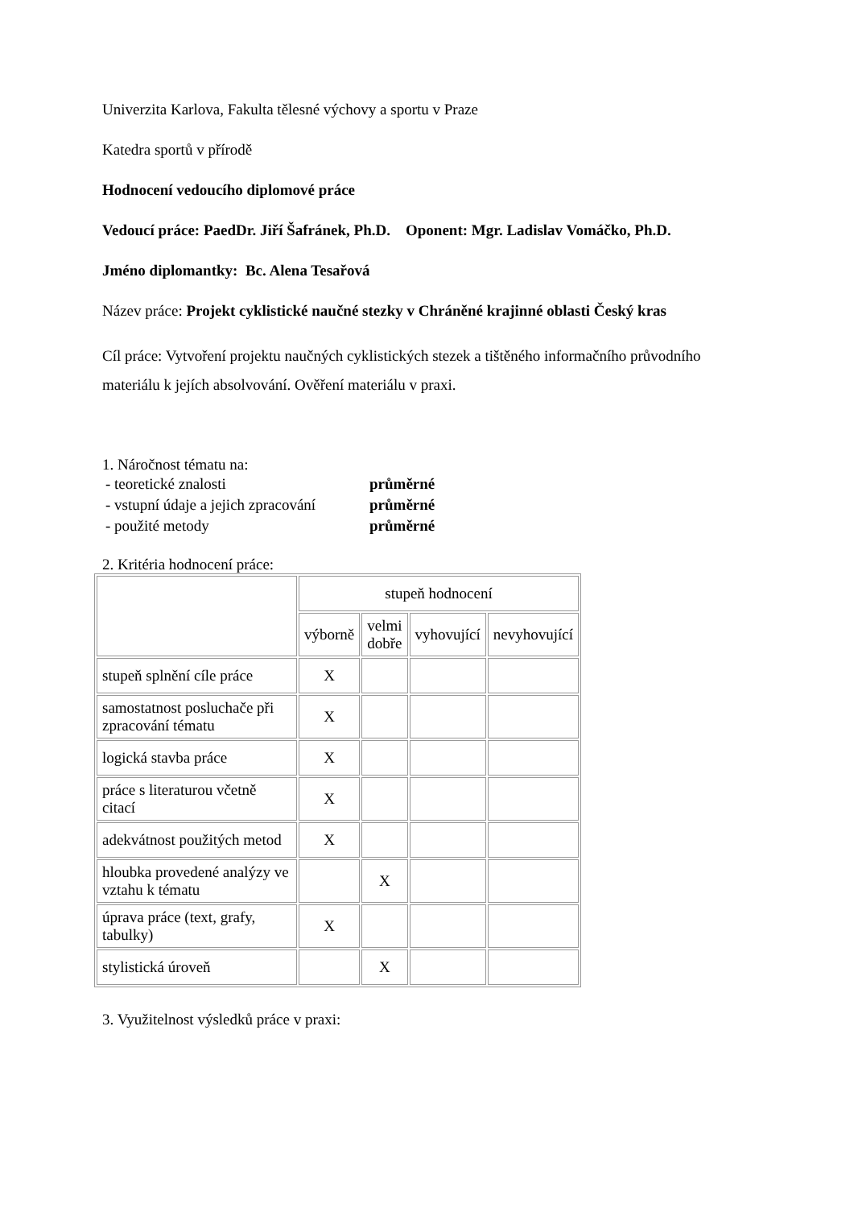Univerzita Karlova, Fakulta tělesné výchovy a sportu v Praze
Katedra sportů v přírodě
Hodnocení vedoucího diplomové práce
Vedoucí práce: PaedDr. Jiří Šafránek, Ph.D. Oponent: Mgr. Ladislav Vomáčko, Ph.D.
Jméno diplomantky: Bc. Alena Tesařová
Název práce: Projekt cyklistické naučné stezky v Chráněné krajinné oblasti Český kras
Cíl práce: Vytvoření projektu naučných cyklistických stezek a tištěného informačního průvodního materiálu k jejích absolvování. Ověření materiálu v praxi.
1. Náročnost tématu na:
| - teoretické znalosti | průměrné |
| - vstupní údaje a jejich zpracování | průměrné |
| - použité metody | průměrné |
2. Kritéria hodnocení práce:
| | stupeň hodnocení | | | |
| | výborně | velmi dobře | vyhovující | nevyhovující |
| stupeň splnění cíle práce | X | | | |
| samostatnost posluchače při zpracování tématu | X | | | |
| logická stavba práce | X | | | |
| práce s literaturou včetně citací | X | | | |
| adekvátnost použitých metod | X | | | |
| hloubka provedené analýzy ve vztahu k tématu | | X | | |
| úprava práce (text, grafy, tabulky) | X | | | |
| stylistická úroveň | | X | | |
3. Využitelnost výsledků práce v praxi: